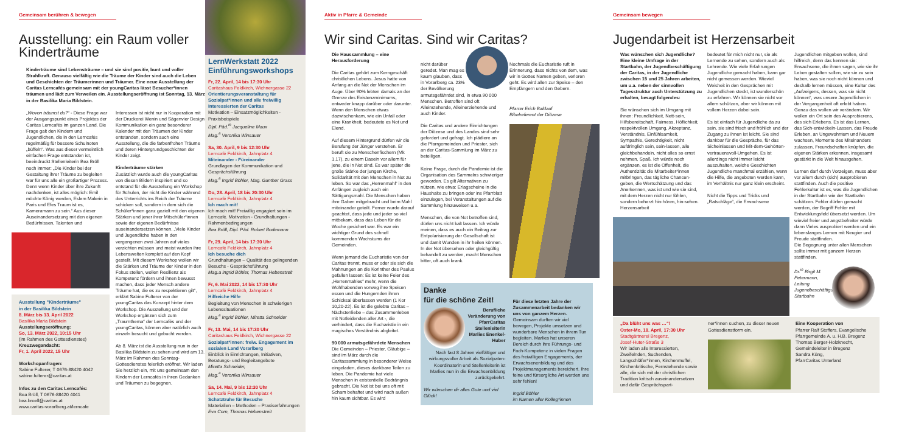Gemeinsam berühren & bewegen
Ausstellung: ein Raum voller Kinderträume
Kinderträume sind Lebensträume – und sie sind positiv, bunt und voller Strahlkraft. Genauso vielfältig wie die Träume der Kinder sind auch die Leben und Geschichten der Träumerinnen und Träumer. Eine neue Ausstellung der Caritas Lerncafés gemeinsam mit der youngCaritas lässt Besucher*innen träumen und lädt zum Verweilen ein. Ausstellungseröffnung ist Sonntag, 13. März in der Basilika Maria Bildstein.
„Wovon träumst du?“ - Diese Frage war der Ausgangspunkt eines Projektes der Caritas Lerncafés im ganzen Land. Die Frage galt den Kindern und Jugendlichen, die in den Lerncafés regelmäßig für bessere Schulnoten „büffeln“. Was aus dieser vermeintlich einfachen Frage entstanden ist, beeindruckt Stellenleiterin Bea Bröll noch immer: „Die Kinder bei der Gestaltung ihrer Träume zu begleiten war für uns alle ein großartiger Prozess. Denn wenn Kinder über ihre Zukunft nachdenken, ist alles möglich: Emil möchte König werden, Eslem Malerin in Paris und Efes Traum ist es, Kameramann zu sein.“ Aus dieser Auseinandersetzung mit den eigenen Bedürfnissen, Talenten und
Ausstellung "Kinderträume"
in der Basilika Bildstein
8. März bis 13. April 2022
Basilika Maria Bildstein
Ausstellungseröffnung:
So, 13. März 2022, 10:15 Uhr
(im Rahmen des Gottesdienstes)
Kreuzwegandacht:
Fr, 1. April 2022, 15 Uhr
Workshopanfragen:
Sabine Fulterer, T 0676-88420 4042 sabine.fulterer@caritas.at
Infos zu den Caritas Lerncafés:
Bea Bröll, T 0676-88420 4041
bea.broell@caritas.at
www.caritas-vorarlberg.at/lerncafe
Interessen ist nicht nur in Kooperation mit der Druckerei Wenin und Sägenvier Design Kommunikation ein ganz besonderer Kalender mit den Träumen der Kinder entstanden, sondern auch eine Ausstellung, die die farbenfrohen Träume und deren Hintergrundgeschichten der Kinder zeigt.
Kinderträume stärken
Zusätzlich wurde auch die youngCaritas von diesen Bildern inspiriert und so entstand für die Ausstellung ein Workshop für Schulen, der nicht die Kinder während des Unterrichts ins Reich der Träume schicken soll, sondern in dem sich die Schüler*innen ganz gezielt mit den eigenen Stärken und jener ihrer Mitschüler*innen sowie der eigenen Bedürfnisse auseinandersetzen können. „Viele Kinder und Jugendliche haben in den vergangenen zwei Jahren auf vieles verzichten müssen und meist wurden ihre Lebenswelten komplett auf den Kopf gestellt. Mit diesem Workshop wollen wir die Stärken und Träume der Kinder in den Fokus stellen, wollen Resilienz als Kompetenz fördern und ihnen bewusst machen, dass jeder Mensch andere Träume hat, die es zu respektieren gilt“, erklärt Sabine Fulterer von der youngCaritas das Konzept hinter dem Workshop. Die Ausstellung und der Workshop ergänzen sich zum „Traumthema“ der Lerncafés und der youngCaritas, können aber natürlich auch einzeln besucht und gebucht werden.
Ab 8. März ist die Ausstellung nun in der Basilika Bildstein zu sehen und wird am 13. März im Rahmen des Sonntag-Gottesdienstes feierlich eröffnet. Wir laden Sie herzlich ein, mit uns gemeinsam den Kindern der Lerncafés in ihren Gedanken und Träumen zu begegnen.
LernWerkstatt 2022
Einführungsworkshops
Fr, 22. April, 14 bis 17:30 Uhr
Caritashaus Feldkirch, Wichnergasse 22
Orientierungsveranstaltung für Sozialpat*innen und alle freiwillig Interessierten der Caritas
Motivation – Einsatzmöglichkeiten - Praxisbeispiele
Dipl. Päd.<sup>in</sup> Jacqueline Maux
Mag.<sup>a</sup> Veronika Winsauer
Sa, 30. April, 9 bis 12:30 Uhr
Lerncafé Feldkirch, Jahnplatz 4
Miteinander - Füreinander
Grundlagen der Kommunikation und Gesprächsführung
Mag.<sup>a</sup> Ingrid Böhler, Mag. Gunther Grass
Do, 28. April, 18 bis 20:30 Uhr
Lerncafé Feldkirch, Jahnplatz 4
Ich mach mit!
Ich mach mit! Freiwillig engagiert sein im Lerncafé. Motivation - Grundhaltungen - Rahmenbedingungen
Bea Bröll, Dipl. Päd. Robert Bodemann
Fr, 29. April, 14 bis 17:30 Uhr
Lerncafé Feldkirch, Jahnplatz 4
Ich besuche dich
Grundhaltungen – Qualität des gelingenden Besuchs - Gesprächsführung
Mag.a Ingrid Böhler, Thomas Hebenstreit
Fr, 6. Mai 2022, 14 bis 17:30 Uhr
Lerncafé Feldkirch, Jahnplatz 4
Hilfreiche Hilfe
Begleitung von Menschen in schwierigen Lebenssituationen
Mag.<sup>a</sup> Ingrid Böhler, Miretta Schneider
Fr, 13. Mai, 14 bis 17:30 Uhr
Caritashaus Feldkirch, Wichnergasse 22
Sozialpat*innen: freiw. Engagement im sozialen Land Vorarlberg
Einblick in Einrichtungen, Initiativen, Beratungs- und Begleitangebote
Miretta Schneider,
Mag.<sup>a</sup> Veronika Winsauer
Sa, 14. Mai, 9 bis 12:30 Uhr
Lerncafé Feldkirch, Jahnplatz 4
Schatztruhe für Besuche
Materialien – Methoden – Praxiserfahrungen
Eva Corn, Thomas Hebenstreit
Aktiv in Pfarre & Gemeinde
Wir sind Caritas. Sind wir Caritas?
Die Haussammlung – eine Herausforderung
Die Caritas gehört zum Kerngeschäft christlichen Lebens. Jesus hatte von Anfang an die Not der Menschen im Auge. Über 90% lebten damals an der Grenze des Existenzminimums, entweder knapp darüber oder darunter. Wenn den Menschen etwas dazwischenkam, wie ein Unfall oder eine Krankheit, bedeutete es Not und Elend.
Auf diesem Hintergrund dürfen wir die Berufung der Jünger verstehen. Er beruft sie zu Menschenfischern (Mk 1,17), zu einem Dasein vor allem für jene, die in Not sind. Es war später die große Stärke der jungen Kirche, Solidarität mit den Menschen in Not zu leben. So war das „Herrenmahl“ in den Anfängen zugleich auch ein Sättigungsmahl. Die Menschen haben ihre Gaben mitgebracht und beim Mahl miteinander geteilt. Ferner wurde darauf geachtet, dass jede und jeder so viel mitbekam, dass das Leben für die Woche gesichert war. Es war ein wichtiger Grund des schnell kommenden Wachstums der Gemeinden.
Wenn jemand die Eucharistie von der Caritas trennt, muss er oder sie sich die Mahnungen an die Korinther des Paulus gefallen lassen: Es ist keine Feier des „Herrenmahles“ mehr, wenn die Wohlhabenden vorweg ihre Speisen essen und die Hungernden ihren Schicksal überlassen werden (1 Kor 10,20-22). Es ist die gelebte Caritas – Nächstenliebe – das Zusammenleben mit Notleidenden aller Art -, die verhindert, dass die Eucharistie in ein magisches Verständnis abgleitet.
90 000 armutsgefährdete Menschen
Die Gemeinden – Priester, Gläubige – sind im März durch die Caritassammlung in besonderer Weise eingeladen, dieses dankbare Teilen zu leben. Die Pandemie hat viele Menschen in existentielle Bedrängnis gebracht. Die Not ist bei uns oft mit Scham behaftet und wird nach außen hin kaum sichtbar. Es wird
nicht darüber geredet. Man mag es kaum glauben, dass in Vorarlberg ca. 23% der Bevölkerung armutsgefährdet sind, in etwa 90 000 Menschen. Betroffen sind oft Alleinstehende, Alleinerziehende und auch Kinder.
Die Caritas und andere Einrichtungen der Diözese und des Landes sind sehr gefordert und gefragt. Ich plädiere an die Pfarrgemeinden und Priester, sich an der Caritas-Sammlung im März zu beteiligen.
Keine Frage, durch die Pandemie ist die Organisation des Sammelns schwieriger geworden. Es gilt Alternativen zu nützen, wie etwa: Erlagscheine in die Haushalte zu bringen oder ins Pfarrblatt einzulegen, bei Veranstaltungen auf die Sammlung hinzuweisen u.a.
Menschen, die von Not betroffen sind, dürfen uns nicht kalt lassen. Ich würde meinen, dass es auch ein Beitrag zur Entpolarisierung der Gesellschaft ist und damit Wunden in ihr heilen können. In der Not übersehen oder gleichgültig behandelt zu werden, macht Menschen bitter, oft auch krank.
Nochmals die Eucharistie ruft in Erinnerung, dass nichts von dem, was wir in Gottes Namen geben, verloren geht. Es wird allen zur Speise – den Empfängern und den Gebern.
Pfarrer Erich Baldauf
Bibelreferent der Diözese
Danke
für die schöne Zeit!
Berufliche Veränderung von PfarrCaritas Stellenleiterin Marlies Enenkel-Huber
Nach fast 8 Jahren vielfältiger und wirkungsvoller Arbeit als Sozialpaten- Koordinatorin und Stellenleiterin ist Marlies nun in die Erwachsenbildung zurückgekehrt.
Wir wünschen dir alles Gute und viel Glück!
Für diese letzten Jahre der Zusammenarbeit bedanken wir uns von ganzem Herzen. Gemeinsam durften wir viel bewegen, Projekte umsetzen und wunderbare Menschen in ihrem Tun begleiten. Marlies hat unseren Bereich durch ihre Führungs- und Fach-Kompetenz in vielen Fragen des freiwilligen Engagements, der Erwachsenenbildung und des Projektmanagements bereichert. Ihre feine und fürsorgliche Art werden uns sehr fehlen!
Ingrid Böhler
im Namen aller Kolleg*innen
Gemeinsam bewegen
Jugendarbeit ist Herzensarbeit
Was wünschen sich Jugendliche? Eine kleine Umfrage in der Startbahn, der Jugendbeschäftigung der Caritas, in der Jugendliche zwischen 15 und 25 Jahren arbeiten, um u.a. neben der sinnvollen Tagesstruktur auch Unterstützung zu erhalten, besagt folgendes:
Sie wünschen sich im Umgang mit ihnen: Freundlichkeit, Nett-sein, Hilfsbereitschaft, Fairness, Höflichkeit, respektvollen Umgang, Akzeptanz, Verständnis, Einfühlsamkeit, Sympathie, Gerechtigkeit, nicht aufdringlich sein, sein-lassen, alle gleichbehandeln, nicht alles so ernst nehmen, Spaß. Ich würde noch ergänzen, es ist die Offenheit, die Authentizität die Mitarbeiter*innen mitbringen, das tägliche Chancen-geben, die Wertschätzung und das Anerkennen, was ist und wie sie sind, mit dem Herzen nicht nur fühlen, sondern beherzt hin-hören, hin-sehen. Herzensarbeit
bedeutet für mich nicht nur, sie als Lernende zu sehen, sondern auch als Lehrende. Wie viele Erfahrungen Jugendliche gemacht haben, kann gar nicht gemessen werden. Wieviel Weisheit in den Gesprächen mit Jugendlichen steckt, ist wunderschön zu erfahren. Wir können sie nicht vor allem schützen, aber wir können mit vollem Herzen dabei sein.
Es ist einfach für Jugendliche da zu sein, sie sind frisch und fröhlich und der Zugang zu ihnen ist leicht. Sie sind dankbar für die Gespräche, für das Sicheinlassen und Mit-dem-Gehörten-vertrauensvoll-Umgehen. Es ist allerdings nicht immer leicht auszuhalten, welche Geschichten Jugendliche manchmal erzählen, wenn die Hilfe, die angeboten werden kann, im Verhältnis nur ganz klein erscheint.
Nicht die Tipps und Tricks und „Ratschläge“, die Erwachsene
Jugendlichen mitgeben wollen, sind hilfreich, denn das kennen sie: Erwachsene, die ihnen sagen, wie sie ihr Leben gestalten sollen, wie sie zu sein haben, was sie noch nicht können und deshalb lernen müssen, eine Kultur des „Aufzeigens, dessen, was sie nicht können“, was unsere Jugendlichen in der Vergangenheit oft erlebt haben. Genau das wollen wir verändern. Wir wollen ein Ort sein des Ausprobierens, des sich Erlebens. Es ist das Lernen, das Sich-entwickeln-Lassen, das Freude Erleben, an Ungewohntem und Neuem wachsen, Momente des Miteinanders zulassen, Freundschaften knüpfen, die eigenen Stärken erkennen, insgesamt gestärkt in die Welt hinausgehen.
Lernen darf durch Vorzeigen, muss aber vor allem durch (sich) ausprobieren stattfinden. Auch die positive Fehlerkultur ist es, was die Jugendlichen in der Startbahn wie der Startbahn schätzen. Fehler dürfen gemacht werden, der Begriff Fehler mit Entwicklungsfeld übersetzt werden. Um wieviel freier und angstbefreiter würde dann Vieles ausprobiert werden und ein lebenslanges Lernen mit Neugier und Freude stattfinden.
Die Begegnung unter allen Menschen sollte immer mit ganzem Herzen stattfinden.
Dr.<sup>in</sup> Birgit M. Petermann, Leitung Jugendbeschäftigung Startbahn
„Da blüht uns was …“!
Oster-Mo, 18. April, 17:30 Uhr
Stadtgärtnerei Bregenz,
Josef-Huter-Straße 3
Wir laden alle Interessierten, Zweifelnden, Suchenden, Langschläfer*innen, Kirchenmuffel, Kirchenkritische, Fernstehende sowie alle, die sich mit der christlichen Tradition kritisch auseinandersetzen und dafür Gesprächspart-
ner*innen suchen, zu dieser neuen Gottesdienstform ein.
Eine Kooperation von
Pfarrer Ralf Stoffers, Evangelische Pfarrgemeinde A. u. H.B. Bregenz
Thomas Berger-Holzknecht, Gemeindeleiter in Bregenz
Sandra Küng,
PfarrCaritas Unterland